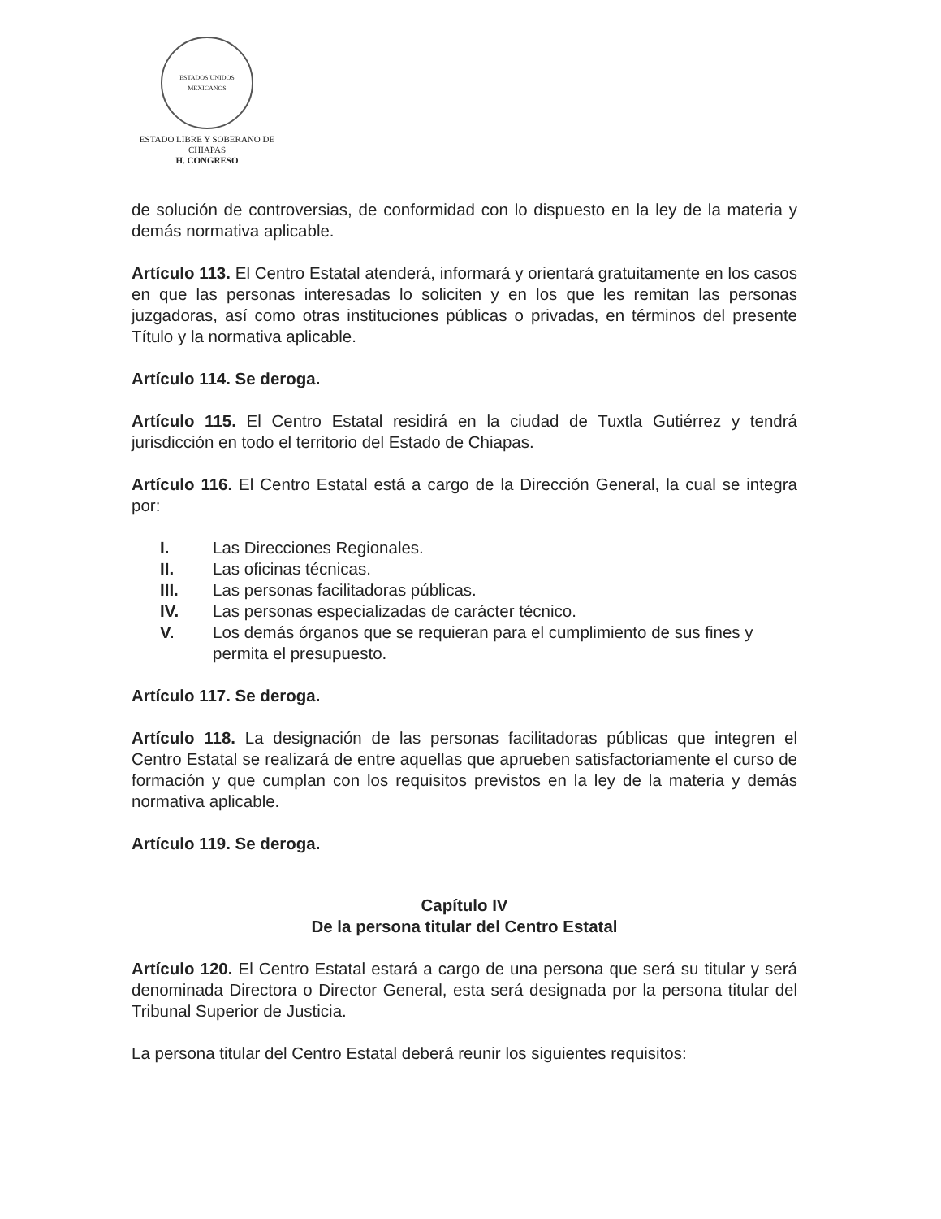ESTADOS UNIDOS MEXICANOS
ESTADO LIBRE Y SOBERANO DE
CHIAPAS
H. CONGRESO
de solución de controversias, de conformidad con lo dispuesto en la ley de la materia y demás normativa aplicable.
Artículo 113. El Centro Estatal atenderá, informará y orientará gratuitamente en los casos en que las personas interesadas lo soliciten y en los que les remitan las personas juzgadoras, así como otras instituciones públicas o privadas, en términos del presente Título y la normativa aplicable.
Artículo 114. Se deroga.
Artículo 115. El Centro Estatal residirá en la ciudad de Tuxtla Gutiérrez y tendrá jurisdicción en todo el territorio del Estado de Chiapas.
Artículo 116. El Centro Estatal está a cargo de la Dirección General, la cual se integra por:
I. Las Direcciones Regionales.
II. Las oficinas técnicas.
III. Las personas facilitadoras públicas.
IV. Las personas especializadas de carácter técnico.
V. Los demás órganos que se requieran para el cumplimiento de sus fines y permita el presupuesto.
Artículo 117. Se deroga.
Artículo 118. La designación de las personas facilitadoras públicas que integren el Centro Estatal se realizará de entre aquellas que aprueben satisfactoriamente el curso de formación y que cumplan con los requisitos previstos en la ley de la materia y demás normativa aplicable.
Artículo 119. Se deroga.
Capítulo IV
De la persona titular del Centro Estatal
Artículo 120. El Centro Estatal estará a cargo de una persona que será su titular y será denominada Directora o Director General, esta será designada por la persona titular del Tribunal Superior de Justicia.
La persona titular del Centro Estatal deberá reunir los siguientes requisitos: